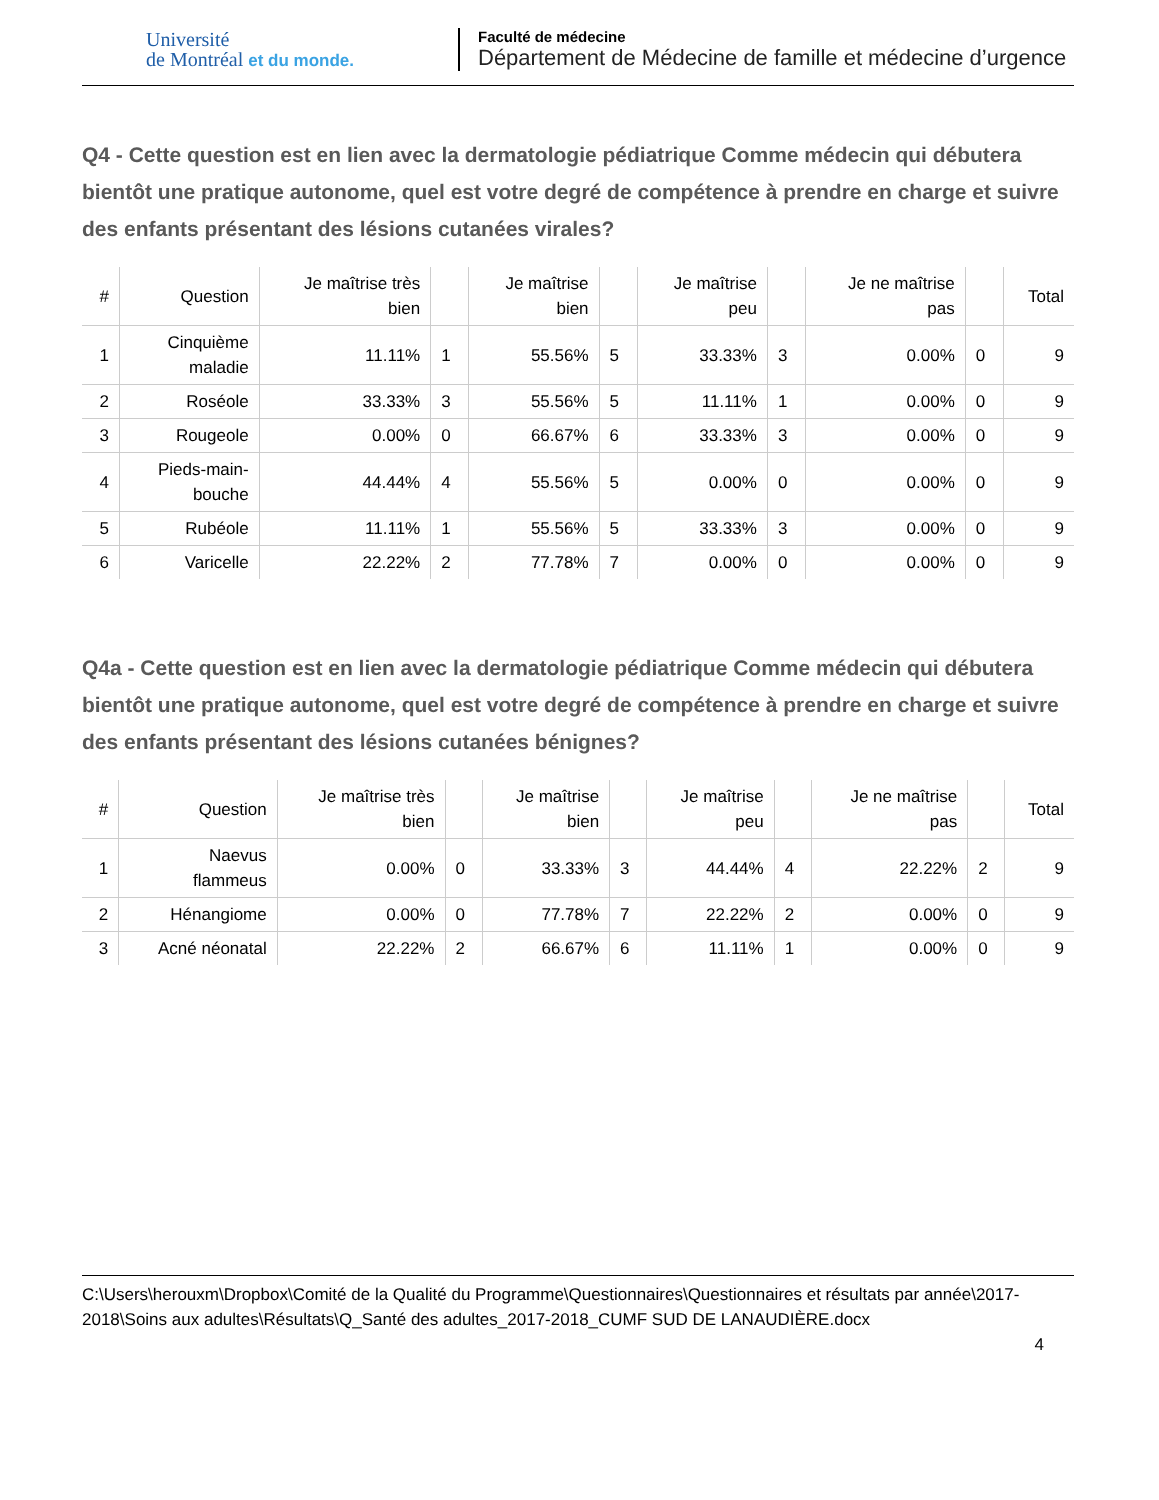Université
de Montréal et du monde.
Faculté de médecine
Département de Médecine de famille et médecine d’urgence
Q4 - Cette question est en lien avec la dermatologie pédiatrique Comme médecin qui débutera bientôt une pratique autonome, quel est votre degré de compétence à prendre en charge et suivre des enfants présentant des lésions cutanées virales?
| # | Question | Je maîtrise très bien | | Je maîtrise bien | | Je maîtrise peu | | Je ne maîtrise pas | | Total |
| --- | --- | --- | --- | --- | --- | --- | --- | --- | --- | --- |
| 1 | Cinquième maladie | 11.11% | 1 | 55.56% | 5 | 33.33% | 3 | 0.00% | 0 | 9 |
| 2 | Roséole | 33.33% | 3 | 55.56% | 5 | 11.11% | 1 | 0.00% | 0 | 9 |
| 3 | Rougeole | 0.00% | 0 | 66.67% | 6 | 33.33% | 3 | 0.00% | 0 | 9 |
| 4 | Pieds-main- bouche | 44.44% | 4 | 55.56% | 5 | 0.00% | 0 | 0.00% | 0 | 9 |
| 5 | Rubéole | 11.11% | 1 | 55.56% | 5 | 33.33% | 3 | 0.00% | 0 | 9 |
| 6 | Varicelle | 22.22% | 2 | 77.78% | 7 | 0.00% | 0 | 0.00% | 0 | 9 |
Q4a - Cette question est en lien avec la dermatologie pédiatrique Comme médecin qui débutera bientôt une pratique autonome, quel est votre degré de compétence à prendre en charge et suivre des enfants présentant des lésions cutanées bénignes?
| # | Question | Je maîtrise très bien | | Je maîtrise bien | | Je maîtrise peu | | Je ne maîtrise pas | | Total |
| --- | --- | --- | --- | --- | --- | --- | --- | --- | --- | --- |
| 1 | Naevus flammeus | 0.00% | 0 | 33.33% | 3 | 44.44% | 4 | 22.22% | 2 | 9 |
| 2 | Hénangiome | 0.00% | 0 | 77.78% | 7 | 22.22% | 2 | 0.00% | 0 | 9 |
| 3 | Acné néonatal | 22.22% | 2 | 66.67% | 6 | 11.11% | 1 | 0.00% | 0 | 9 |
C:\Users\herouxm\Dropbox\Comité de la Qualité du Programme\Questionnaires\Questionnaires et résultats par année\2017-2018\Soins aux adultes\Résultats\Q_Santé des adultes_2017-2018_CUMF SUD DE LANAUDIÈRE.docx
4